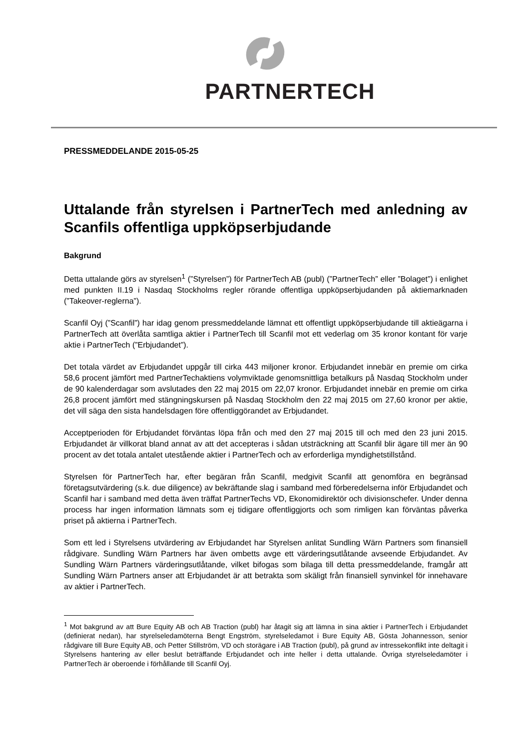PARTNERTECH
PRESSMEDDELANDE 2015-05-25
Uttalande från styrelsen i PartnerTech med anledning av Scanfils offentliga uppköpserbjudande
Bakgrund
Detta uttalande görs av styrelsen<sup>1</sup> (”Styrelsen”) för PartnerTech AB (publ) (”PartnerTech” eller ”Bolaget”) i enlighet med punkten II.19 i Nasdaq Stockholms regler rörande offentliga uppköpserbjudanden på aktiemarknaden (”Takeover-reglerna”).
Scanfil Oyj (”Scanfil”) har idag genom pressmeddelande lämnat ett offentligt uppköpserbjudande till aktieägarna i PartnerTech att överlåta samtliga aktier i PartnerTech till Scanfil mot ett vederlag om 35 kronor kontant för varje aktie i PartnerTech (”Erbjudandet”).
Det totala värdet av Erbjudandet uppgår till cirka 443 miljoner kronor. Erbjudandet innebär en premie om cirka 58,6 procent jämfört med PartnerTechaktiens volymviktade genomsnittliga betalkurs på Nasdaq Stockholm under de 90 kalenderdagar som avslutades den 22 maj 2015 om 22,07 kronor. Erbjudandet innebär en premie om cirka 26,8 procent jämfört med stängningskursen på Nasdaq Stockholm den 22 maj 2015 om 27,60 kronor per aktie, det vill säga den sista handelsdagen före offentliggörandet av Erbjudandet.
Acceptperioden för Erbjudandet förväntas löpa från och med den 27 maj 2015 till och med den 23 juni 2015. Erbjudandet är villkorat bland annat av att det accepteras i sådan utsträckning att Scanfil blir ägare till mer än 90 procent av det totala antalet utestående aktier i PartnerTech och av erforderliga myndighetstillstånd.
Styrelsen för PartnerTech har, efter begäran från Scanfil, medgivit Scanfil att genomföra en begränsad företagsutvärdering (s.k. due diligence) av bekräftande slag i samband med förberedelserna inför Erbjudandet och Scanfil har i samband med detta även träffat PartnerTechs VD, Ekonomidirektör och divisionschefer. Under denna process har ingen information lämnats som ej tidigare offentliggjorts och som rimligen kan förväntas påverka priset på aktierna i PartnerTech.
Som ett led i Styrelsens utvärdering av Erbjudandet har Styrelsen anlitat Sundling Wärn Partners som finansiell rådgivare. Sundling Wärn Partners har även ombetts avge ett värderingsutlåtande avseende Erbjudandet. Av Sundling Wärn Partners värderingsutlåtande, vilket bifogas som bilaga till detta pressmeddelande, framgår att Sundling Wärn Partners anser att Erbjudandet är att betrakta som skäligt från finansiell synvinkel för innehavare av aktier i PartnerTech.
<sup>1</sup> Mot bakgrund av att Bure Equity AB och AB Traction (publ) har åtagit sig att lämna in sina aktier i PartnerTech i Erbjudandet (definierat nedan), har styrelseledamöterna Bengt Engström, styrelseledamot i Bure Equity AB, Gösta Johannesson, senior rådgivare till Bure Equity AB, och Petter Stillström, VD och storägare i AB Traction (publ), på grund av intressekonflikt inte deltagit i Styrelsens hantering av eller beslut beträffande Erbjudandet och inte heller i detta uttalande. Övriga styrelseledamöter i PartnerTech är oberoende i förhållande till Scanfil Oyj.